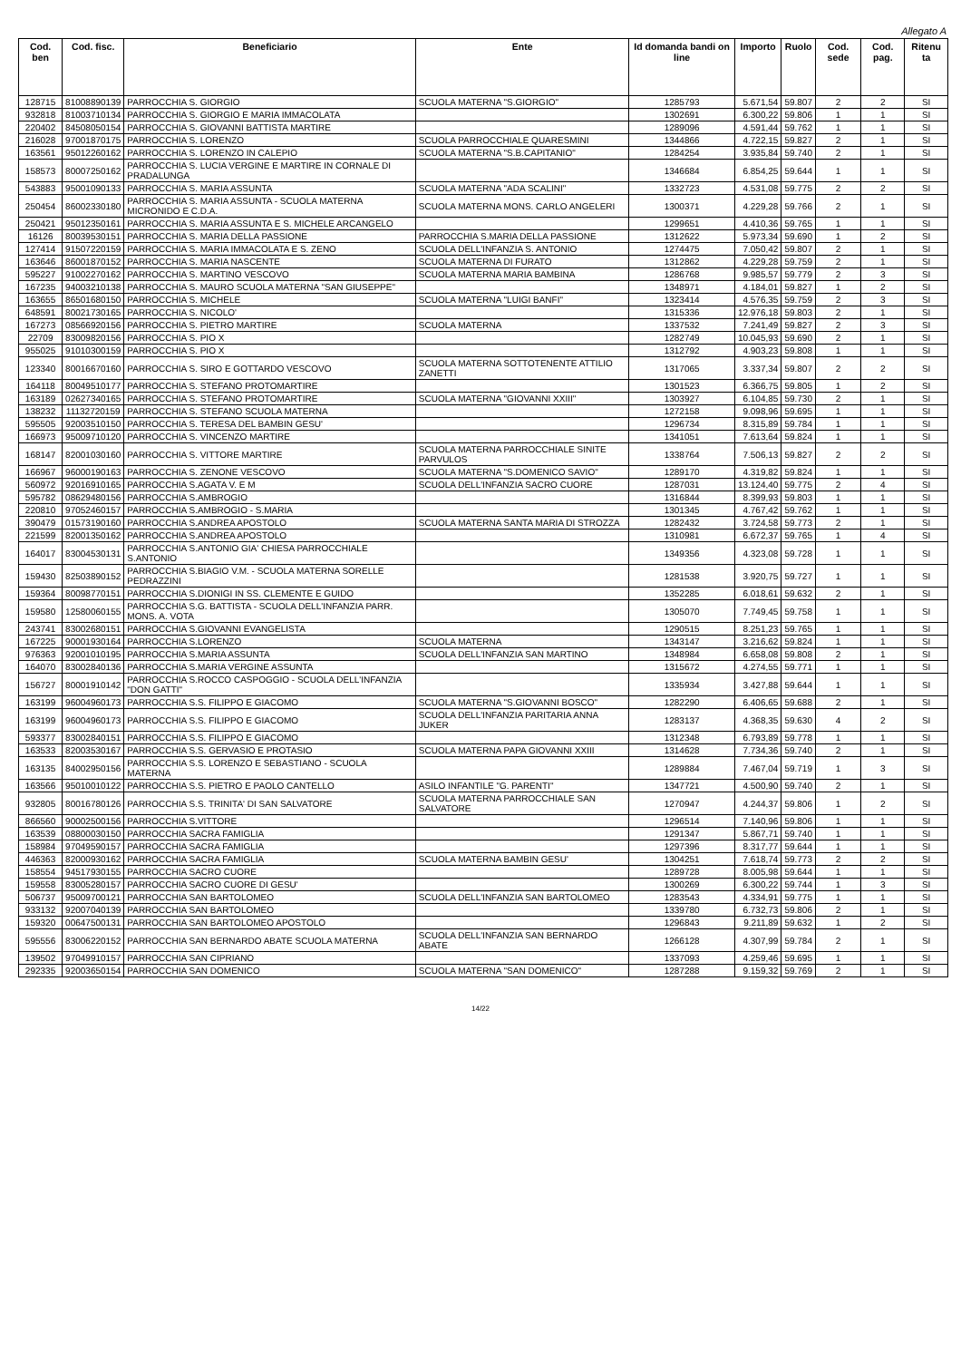Allegato A
| Cod. ben | Cod. fisc. | Beneficiario | Ente | Id domanda bandi on line | Importo | Ruolo | Cod. sede | Cod. pag. | Ritenu ta |
| --- | --- | --- | --- | --- | --- | --- | --- | --- | --- |
| 128715 | 81008890139 | PARROCCHIA S. GIORGIO | SCUOLA MATERNA "S.GIORGIO" | 1285793 | 5.671,54 | 59.807 | 2 | 2 | SI |
| 932818 | 81003710134 | PARROCCHIA S. GIORGIO E MARIA IMMACOLATA | | 1302691 | 6.300,22 | 59.806 | 1 | 1 | SI |
| 220402 | 84508050154 | PARROCCHIA S. GIOVANNI BATTISTA MARTIRE | | 1289096 | 4.591,44 | 59.762 | 1 | 1 | SI |
| 216028 | 97001870175 | PARROCCHIA S. LORENZO | SCUOLA PARROCCHIALE QUARESMINI | 1344866 | 4.722,15 | 59.827 | 2 | 1 | SI |
| 163561 | 95012260162 | PARROCCHIA S. LORENZO IN CALEPIO | SCUOLA MATERNA "S.B.CAPITANIO" | 1284254 | 3.935,84 | 59.740 | 2 | 1 | SI |
| 158573 | 80007250162 | PARROCCHIA S. LUCIA VERGINE E MARTIRE IN CORNALE DI PRADALUNGA | | 1346684 | 6.854,25 | 59.644 | 1 | 1 | SI |
| 543883 | 95001090133 | PARROCCHIA S. MARIA ASSUNTA | SCUOLA MATERNA "ADA SCALINI" | 1332723 | 4.531,08 | 59.775 | 2 | 2 | SI |
| 250454 | 86002330180 | PARROCCHIA S. MARIA ASSUNTA - SCUOLA MATERNA MICRONIDO E C.D.A. | SCUOLA MATERNA MONS. CARLO ANGELERI | 1300371 | 4.229,28 | 59.766 | 2 | 1 | SI |
| 250421 | 95012350161 | PARROCCHIA S. MARIA ASSUNTA E S. MICHELE ARCANGELO | | 1299651 | 4.410,36 | 59.765 | 1 | 1 | SI |
| 16126 | 80039530151 | PARROCCHIA S. MARIA DELLA PASSIONE | PARROCCHIA S.MARIA DELLA PASSIONE | 1312622 | 5.973,34 | 59.690 | 1 | 2 | SI |
| 127414 | 91507220159 | PARROCCHIA S. MARIA IMMACOLATA E S. ZENO | SCUOLA DELL'INFANZIA S. ANTONIO | 1274475 | 7.050,42 | 59.807 | 2 | 1 | SI |
| 163646 | 86001870152 | PARROCCHIA S. MARIA NASCENTE | SCUOLA MATERNA DI FURATO | 1312862 | 4.229,28 | 59.759 | 2 | 1 | SI |
| 595227 | 91002270162 | PARROCCHIA S. MARTINO VESCOVO | SCUOLA MATERNA MARIA BAMBINA | 1286768 | 9.985,57 | 59.779 | 2 | 3 | SI |
| 167235 | 94003210138 | PARROCCHIA S. MAURO SCUOLA MATERNA "SAN GIUSEPPE" | | 1348971 | 4.184,01 | 59.827 | 1 | 2 | SI |
| 163655 | 86501680150 | PARROCCHIA S. MICHELE | SCUOLA MATERNA "LUIGI BANFI" | 1323414 | 4.576,35 | 59.759 | 2 | 3 | SI |
| 648591 | 80021730165 | PARROCCHIA S. NICOLO' | | 1315336 | 12.976,18 | 59.803 | 2 | 1 | SI |
| 167273 | 08566920156 | PARROCCHIA S. PIETRO MARTIRE | SCUOLA MATERNA | 1337532 | 7.241,49 | 59.827 | 2 | 3 | SI |
| 22709 | 83009820156 | PARROCCHIA S. PIO X | | 1282749 | 10.045,93 | 59.690 | 2 | 1 | SI |
| 955025 | 91010300159 | PARROCCHIA S. PIO X | | 1312792 | 4.903,23 | 59.808 | 1 | 1 | SI |
| 123340 | 80016670160 | PARROCCHIA S. SIRO E GOTTARDO VESCOVO | SCUOLA MATERNA SOTTOTENENTE ATTILIO ZANETTI | 1317065 | 3.337,34 | 59.807 | 2 | 2 | SI |
| 164118 | 80049510177 | PARROCCHIA S. STEFANO PROTOMARTIRE | | 1301523 | 6.366,75 | 59.805 | 1 | 2 | SI |
| 163189 | 02627340165 | PARROCCHIA S. STEFANO PROTOMARTIRE | SCUOLA MATERNA "GIOVANNI XXIII" | 1303927 | 6.104,85 | 59.730 | 2 | 1 | SI |
| 138232 | 11132720159 | PARROCCHIA S. STEFANO SCUOLA MATERNA | | 1272158 | 9.098,96 | 59.695 | 1 | 1 | SI |
| 595505 | 92003510150 | PARROCCHIA S. TERESA DEL BAMBIN GESU' | | 1296734 | 8.315,89 | 59.784 | 1 | 1 | SI |
| 166973 | 95009710120 | PARROCCHIA S. VINCENZO MARTIRE | | 1341051 | 7.613,64 | 59.824 | 1 | 1 | SI |
| 168147 | 82001030160 | PARROCCHIA S. VITTORE MARTIRE | SCUOLA MATERNA PARROCCHIALE SINITE PARVULOS | 1338764 | 7.506,13 | 59.827 | 2 | 2 | SI |
| 166967 | 96000190163 | PARROCCHIA S. ZENONE VESCOVO | SCUOLA MATERNA "S.DOMENICO SAVIO" | 1289170 | 4.319,82 | 59.824 | 1 | 1 | SI |
| 560972 | 92016910165 | PARROCCHIA S.AGATA V. E M | SCUOLA DELL'INFANZIA SACRO CUORE | 1287031 | 13.124,40 | 59.775 | 2 | 4 | SI |
| 595782 | 08629480156 | PARROCCHIA S.AMBROGIO | | 1316844 | 8.399,93 | 59.803 | 1 | 1 | SI |
| 220810 | 97052460157 | PARROCCHIA S.AMBROGIO - S.MARIA | | 1301345 | 4.767,42 | 59.762 | 1 | 1 | SI |
| 390479 | 01573190160 | PARROCCHIA S.ANDREA APOSTOLO | SCUOLA MATERNA SANTA MARIA DI STROZZA | 1282432 | 3.724,58 | 59.773 | 2 | 1 | SI |
| 221599 | 82001350162 | PARROCCHIA S.ANDREA APOSTOLO | | 1310981 | 6.672,37 | 59.765 | 1 | 4 | SI |
| 164017 | 83004530131 | PARROCCHIA S.ANTONIO GIA' CHIESA PARROCCHIALE S.ANTONIO | | 1349356 | 4.323,08 | 59.728 | 1 | 1 | SI |
| 159430 | 82503890152 | PARROCCHIA S.BIAGIO V.M. - SCUOLA MATERNA SORELLE PEDRAZZINI | | 1281538 | 3.920,75 | 59.727 | 1 | 1 | SI |
| 159364 | 80098770151 | PARROCCHIA S.DIONIGI IN SS. CLEMENTE E GUIDO | | 1352285 | 6.018,61 | 59.632 | 2 | 1 | SI |
| 159580 | 12580060155 | PARROCCHIA S.G. BATTISTA - SCUOLA DELL'INFANZIA PARR. MONS. A. VOTA | | 1305070 | 7.749,45 | 59.758 | 1 | 1 | SI |
| 243741 | 83002680151 | PARROCCHIA S.GIOVANNI EVANGELISTA | | 1290515 | 8.251,23 | 59.765 | 1 | 1 | SI |
| 167225 | 90001930164 | PARROCCHIA S.LORENZO | SCUOLA MATERNA | 1343147 | 3.216,62 | 59.824 | 1 | 1 | SI |
| 976363 | 92001010195 | PARROCCHIA S.MARIA ASSUNTA | SCUOLA DELL'INFANZIA SAN MARTINO | 1348984 | 6.658,08 | 59.808 | 2 | 1 | SI |
| 164070 | 83002840136 | PARROCCHIA S.MARIA VERGINE ASSUNTA | | 1315672 | 4.274,55 | 59.771 | 1 | 1 | SI |
| 156727 | 80001910142 | PARROCCHIA S.ROCCO CASPOGGIO - SCUOLA DELL'INFANZIA "DON GATTI" | | 1335934 | 3.427,88 | 59.644 | 1 | 1 | SI |
| 163199 | 96004960173 | PARROCCHIA S.S. FILIPPO E GIACOMO | SCUOLA MATERNA "S.GIOVANNI BOSCO" | 1282290 | 6.406,65 | 59.688 | 2 | 1 | SI |
| 163199 | 96004960173 | PARROCCHIA S.S. FILIPPO E GIACOMO | SCUOLA DELL'INFANZIA PARITARIA ANNA JUKER | 1283137 | 4.368,35 | 59.630 | 4 | 2 | SI |
| 593377 | 83002840151 | PARROCCHIA S.S. FILIPPO E GIACOMO | | 1312348 | 6.793,89 | 59.778 | 1 | 1 | SI |
| 163533 | 82003530167 | PARROCCHIA S.S. GERVASIO E PROTASIO | SCUOLA MATERNA PAPA GIOVANNI XXIII | 1314628 | 7.734,36 | 59.740 | 2 | 1 | SI |
| 163135 | 84002950156 | PARROCCHIA S.S. LORENZO E SEBASTIANO - SCUOLA MATERNA | | 1289884 | 7.467,04 | 59.719 | 1 | 3 | SI |
| 163566 | 95010010122 | PARROCCHIA S.S. PIETRO E PAOLO CANTELLO | ASILO INFANTILE "G. PARENTI" | 1347721 | 4.500,90 | 59.740 | 2 | 1 | SI |
| 932805 | 80016780126 | PARROCCHIA S.S. TRINITA' DI SAN SALVATORE | SCUOLA MATERNA PARROCCHIALE SAN SALVATORE | 1270947 | 4.244,37 | 59.806 | 1 | 2 | SI |
| 866560 | 90002500156 | PARROCCHIA S.VITTORE | | 1296514 | 7.140,96 | 59.806 | 1 | 1 | SI |
| 163539 | 08800030150 | PARROCCHIA SACRA FAMIGLIA | | 1291347 | 5.867,71 | 59.740 | 1 | 1 | SI |
| 158984 | 97049590157 | PARROCCHIA SACRA FAMIGLIA | | 1297396 | 8.317,77 | 59.644 | 1 | 1 | SI |
| 446363 | 82000930162 | PARROCCHIA SACRA FAMIGLIA | SCUOLA MATERNA BAMBIN GESU' | 1304251 | 7.618,74 | 59.773 | 2 | 2 | SI |
| 158554 | 94517930155 | PARROCCHIA SACRO CUORE | | 1289728 | 8.005,98 | 59.644 | 1 | 1 | SI |
| 159558 | 83005280157 | PARROCCHIA SACRO CUORE DI GESU' | | 1300269 | 6.300,22 | 59.744 | 1 | 3 | SI |
| 506737 | 95009700121 | PARROCCHIA SAN BARTOLOMEO | SCUOLA DELL'INFANZIA SAN BARTOLOMEO | 1283543 | 4.334,91 | 59.775 | 1 | 1 | SI |
| 933132 | 92007040139 | PARROCCHIA SAN BARTOLOMEO | | 1339780 | 6.732,73 | 59.806 | 2 | 1 | SI |
| 159320 | 00647500131 | PARROCCHIA SAN BARTOLOMEO APOSTOLO | | 1296843 | 9.211,89 | 59.632 | 1 | 2 | SI |
| 595556 | 83006220152 | PARROCCHIA SAN BERNARDO ABATE SCUOLA MATERNA | SCUOLA DELL'INFANZIA SAN BERNARDO ABATE | 1266128 | 4.307,99 | 59.784 | 2 | 1 | SI |
| 139502 | 97049910157 | PARROCCHIA SAN CIPRIANO | | 1337093 | 4.259,46 | 59.695 | 1 | 1 | SI |
| 292335 | 92003650154 | PARROCCHIA SAN DOMENICO | SCUOLA MATERNA "SAN DOMENICO" | 1287288 | 9.159,32 | 59.769 | 2 | 1 | SI |
14/22